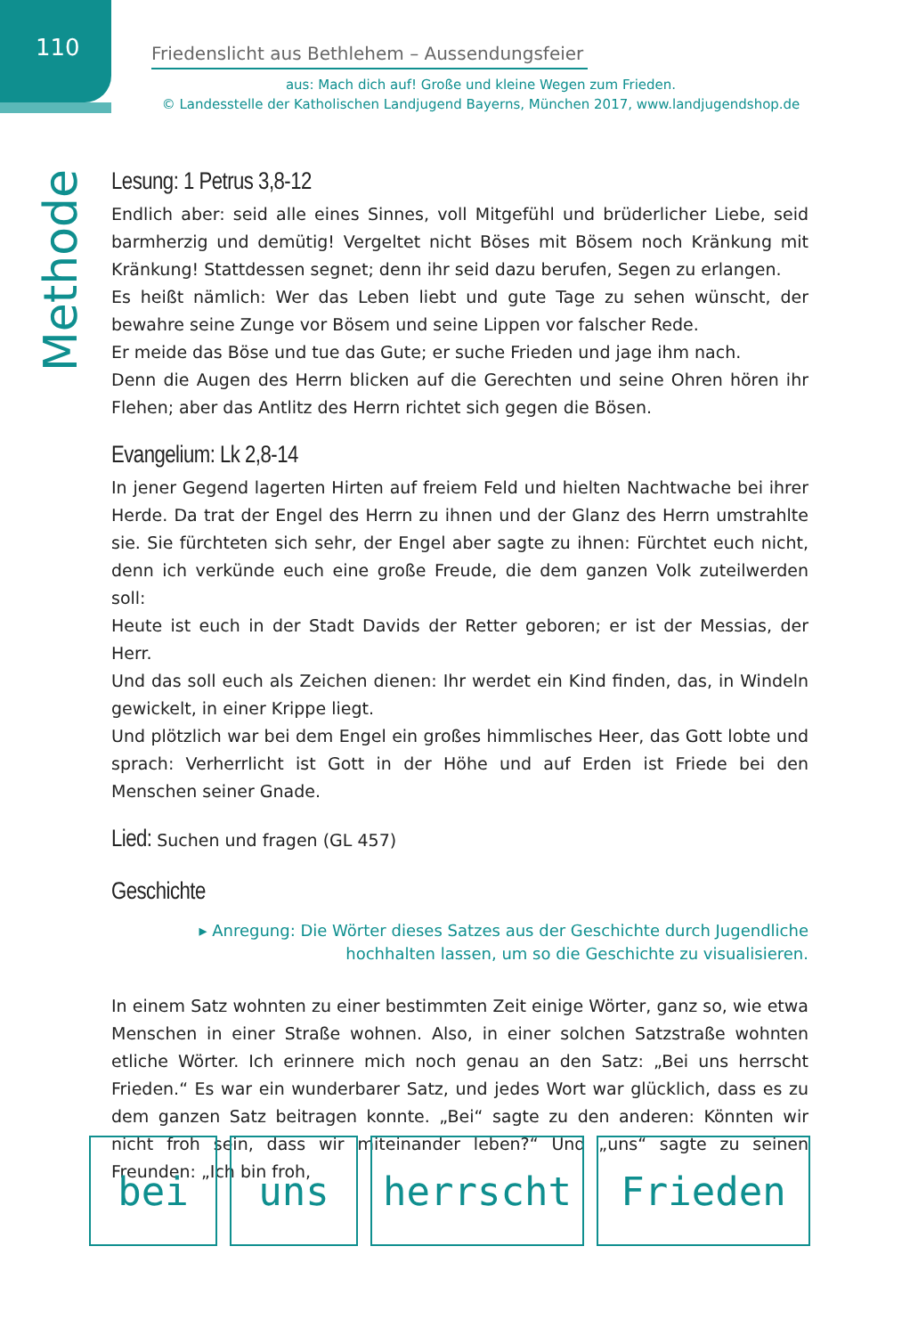110
Friedenslicht aus Bethlehem – Aussendungsfeier
aus: Mach dich auf! Große und kleine Wegen zum Frieden.
© Landesstelle der Katholischen Landjugend Bayerns, München 2017, www.landjugendshop.de
Methode
Lesung: 1 Petrus 3,8-12
Endlich aber: seid alle eines Sinnes, voll Mitgefühl und brüderlicher Liebe, seid barmherzig und demütig! Vergeltet nicht Böses mit Bösem noch Kränkung mit Kränkung! Stattdessen segnet; denn ihr seid dazu berufen, Segen zu erlangen.
Es heißt nämlich: Wer das Leben liebt und gute Tage zu sehen wünscht, der bewahre seine Zunge vor Bösem und seine Lippen vor falscher Rede.
Er meide das Böse und tue das Gute; er suche Frieden und jage ihm nach.
Denn die Augen des Herrn blicken auf die Gerechten und seine Ohren hören ihr Flehen; aber das Antlitz des Herrn richtet sich gegen die Bösen.
Evangelium: Lk 2,8-14
In jener Gegend lagerten Hirten auf freiem Feld und hielten Nachtwache bei ihrer Herde. Da trat der Engel des Herrn zu ihnen und der Glanz des Herrn umstrahlte sie. Sie fürchteten sich sehr, der Engel aber sagte zu ihnen: Fürchtet euch nicht, denn ich verkünde euch eine große Freude, die dem ganzen Volk zuteilwerden soll:
Heute ist euch in der Stadt Davids der Retter geboren; er ist der Messias, der Herr.
Und das soll euch als Zeichen dienen: Ihr werdet ein Kind finden, das, in Windeln gewickelt, in einer Krippe liegt.
Und plötzlich war bei dem Engel ein großes himmlisches Heer, das Gott lobte und sprach: Verherrlicht ist Gott in der Höhe und auf Erden ist Friede bei den Menschen seiner Gnade.
Lied: Suchen und fragen (GL 457)
Geschichte
▸ Anregung: Die Wörter dieses Satzes aus der Geschichte durch Jugendliche
hochhalten lassen, um so die Geschichte zu visualisieren.
In einem Satz wohnten zu einer bestimmten Zeit einige Wörter, ganz so, wie etwa Menschen in einer Straße wohnen. Also, in einer solchen Satzstraße wohnten etliche Wörter. Ich erinnere mich noch genau an den Satz: „Bei uns herrscht Frieden.“ Es war ein wunderbarer Satz, und jedes Wort war glücklich, dass es zu dem ganzen Satz beitragen konnte. „Bei“ sagte zu den anderen: Könnten wir nicht froh sein, dass wir miteinander leben?“ Und „uns“ sagte zu seinen Freunden: „Ich bin froh,
bei uns herrscht Frieden